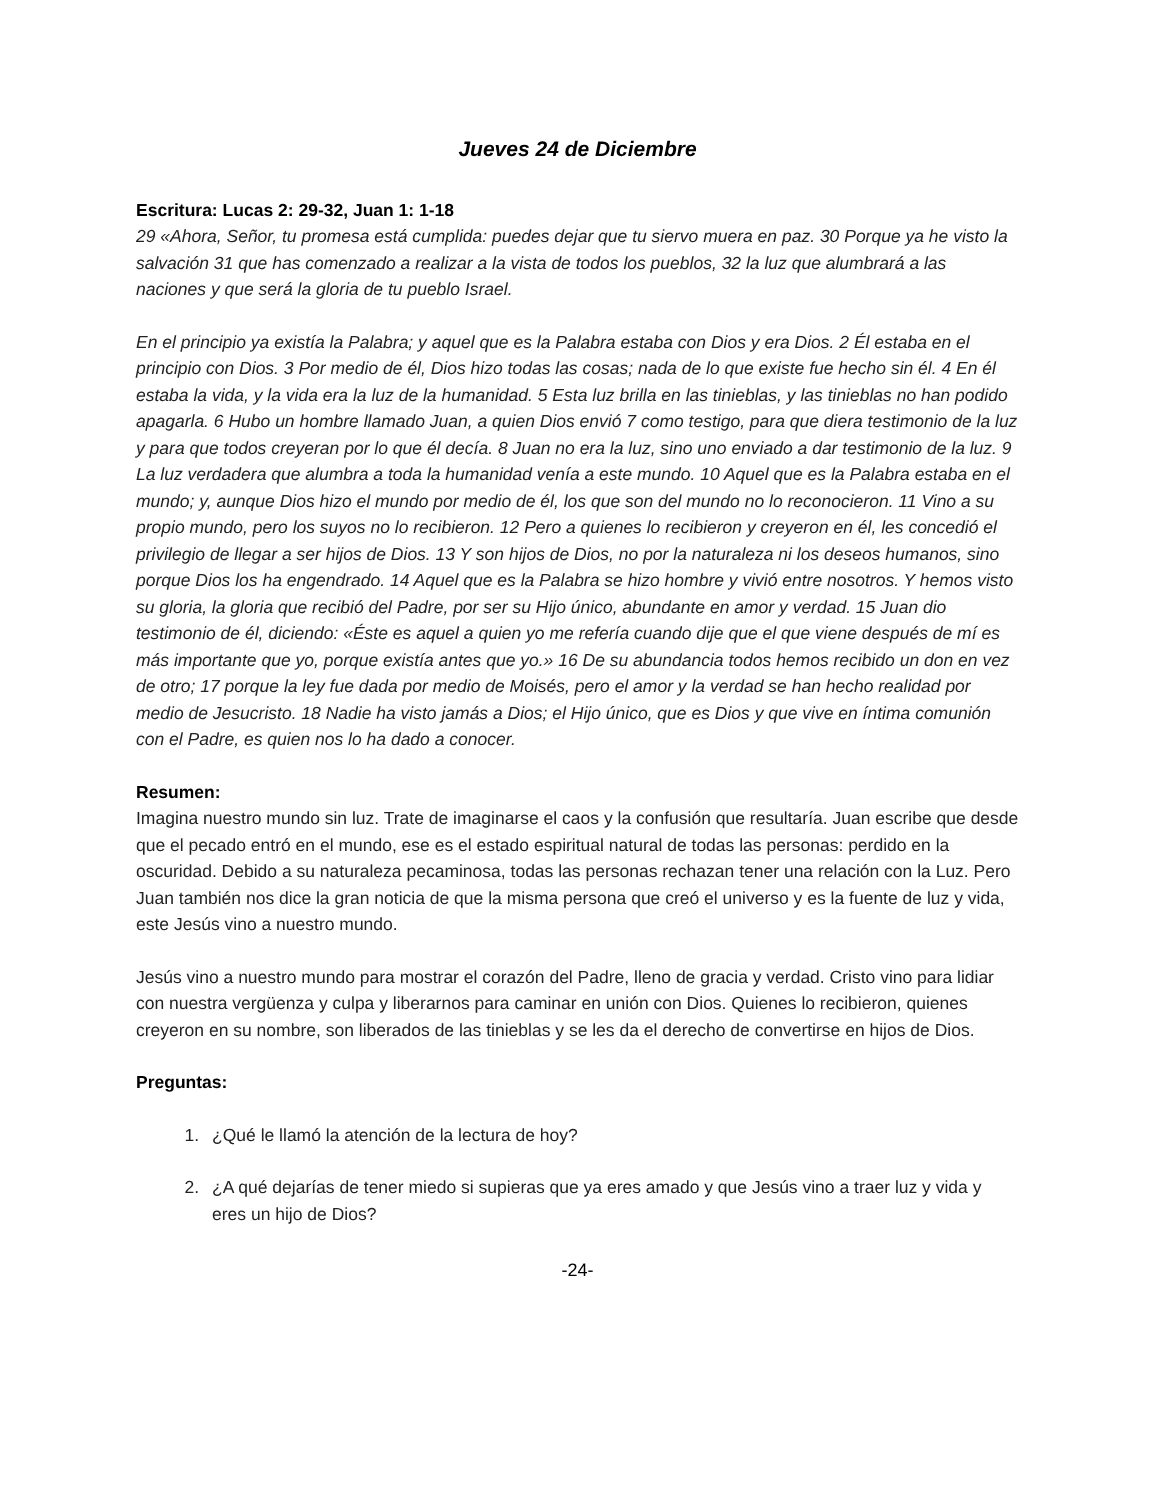Jueves 24 de Diciembre
Escritura: Lucas 2: 29-32, Juan 1: 1-18
29 «Ahora, Señor, tu promesa está cumplida: puedes dejar que tu siervo muera en paz. 30 Porque ya he visto la salvación 31 que has comenzado a realizar a la vista de todos los pueblos, 32 la luz que alumbrará a las naciones y que será la gloria de tu pueblo Israel.
En el principio ya existía la Palabra; y aquel que es la Palabra estaba con Dios y era Dios. 2 Él estaba en el principio con Dios. 3 Por medio de él, Dios hizo todas las cosas; nada de lo que existe fue hecho sin él. 4 En él estaba la vida, y la vida era la luz de la humanidad. 5 Esta luz brilla en las tinieblas, y las tinieblas no han podido apagarla. 6 Hubo un hombre llamado Juan, a quien Dios envió 7 como testigo, para que diera testimonio de la luz y para que todos creyeran por lo que él decía. 8 Juan no era la luz, sino uno enviado a dar testimonio de la luz. 9 La luz verdadera que alumbra a toda la humanidad venía a este mundo. 10 Aquel que es la Palabra estaba en el mundo; y, aunque Dios hizo el mundo por medio de él, los que son del mundo no lo reconocieron. 11 Vino a su propio mundo, pero los suyos no lo recibieron. 12 Pero a quienes lo recibieron y creyeron en él, les concedió el privilegio de llegar a ser hijos de Dios. 13 Y son hijos de Dios, no por la naturaleza ni los deseos humanos, sino porque Dios los ha engendrado. 14 Aquel que es la Palabra se hizo hombre y vivió entre nosotros. Y hemos visto su gloria, la gloria que recibió del Padre, por ser su Hijo único, abundante en amor y verdad. 15 Juan dio testimonio de él, diciendo: «Éste es aquel a quien yo me refería cuando dije que el que viene después de mí es más importante que yo, porque existía antes que yo.» 16 De su abundancia todos hemos recibido un don en vez de otro; 17 porque la ley fue dada por medio de Moisés, pero el amor y la verdad se han hecho realidad por medio de Jesucristo. 18 Nadie ha visto jamás a Dios; el Hijo único, que es Dios y que vive en íntima comunión con el Padre, es quien nos lo ha dado a conocer.
Resumen:
Imagina nuestro mundo sin luz. Trate de imaginarse el caos y la confusión que resultaría. Juan escribe que desde que el pecado entró en el mundo, ese es el estado espiritual natural de todas las personas: perdido en la oscuridad. Debido a su naturaleza pecaminosa, todas las personas rechazan tener una relación con la Luz. Pero Juan también nos dice la gran noticia de que la misma persona que creó el universo y es la fuente de luz y vida, este Jesús vino a nuestro mundo.
Jesús vino a nuestro mundo para mostrar el corazón del Padre, lleno de gracia y verdad. Cristo vino para lidiar con nuestra vergüenza y culpa y liberarnos para caminar en unión con Dios. Quienes lo recibieron, quienes creyeron en su nombre, son liberados de las tinieblas y se les da el derecho de convertirse en hijos de Dios.
Preguntas:
1. ¿Qué le llamó la atención de la lectura de hoy?
2. ¿A qué dejarías de tener miedo si supieras que ya eres amado y que Jesús vino a traer luz y vida y eres un hijo de Dios?
-24-